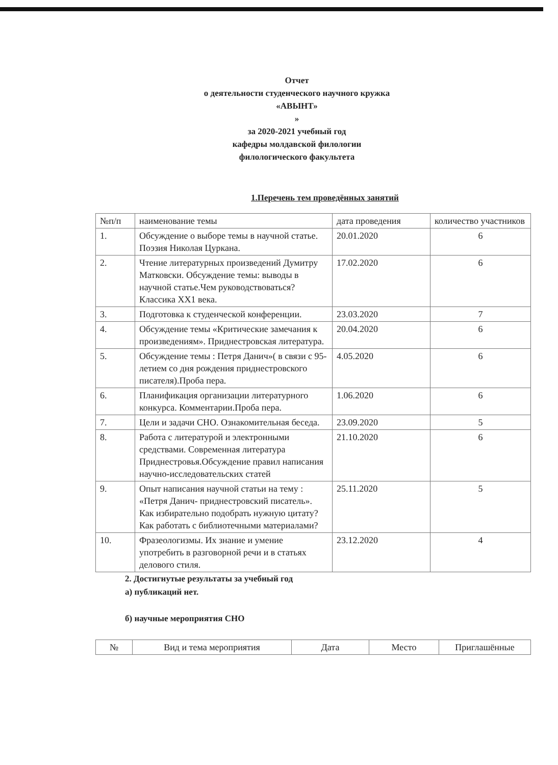Отчет
о деятельности студенческого научного кружка
«АВЫНТ»
»
за 2020-2021 учебный год
кафедры молдавской филологии
филологического факультета
1.Перечень тем проведённых занятий
| №п/п | наименование темы | дата проведения | количество участников |
| --- | --- | --- | --- |
| 1. | Обсуждение о выборе темы в научной статье. Поэзия Николая Цуркана. | 20.01.2020 | 6 |
| 2. | Чтение литературных произведений Думитру Матковски. Обсуждение темы: выводы в научной статье.Чем руководствоваться? Классика XX1 века. | 17.02.2020 | 6 |
| 3. | Подготовка к студенческой конференции. | 23.03.2020 | 7 |
| 4. | Обсуждение темы «Критические замечания к произведениям». Приднестровская литература. | 20.04.2020 | 6 |
| 5. | Обсуждение темы : Петря Данич»( в связи с 95-летием со дня рождения приднестровского писателя).Проба пера. | 4.05.2020 | 6 |
| 6. | Планификация организации литературного конкурса. Комментарии.Проба пера. | 1.06.2020 | 6 |
| 7. | Цели и задачи СНО. Ознакомительная беседа. | 23.09.2020 | 5 |
| 8. | Работа с литературой и электронными средствами. Современная литература Приднестровья.Обсуждение правил написания научно-исследовательских статей | 21.10.2020 | 6 |
| 9. | Опыт написания научной статьи на тему : «Петря Данич- приднестровский писатель». Как избирательно подобрать нужную цитату? Как работать с библиотечными материалами? | 25.11.2020 | 5 |
| 10. | Фразеологизмы. Их знание и умение употребить в разговорной речи и в статьях делового стиля. | 23.12.2020 | 4 |
2. Достигнутые результаты за учебный год
а) публикаций нет.
б) научные мероприятия СНО
| № | Вид и тема мероприятия | Дата | Место | Приглашённые |
| --- | --- | --- | --- | --- |